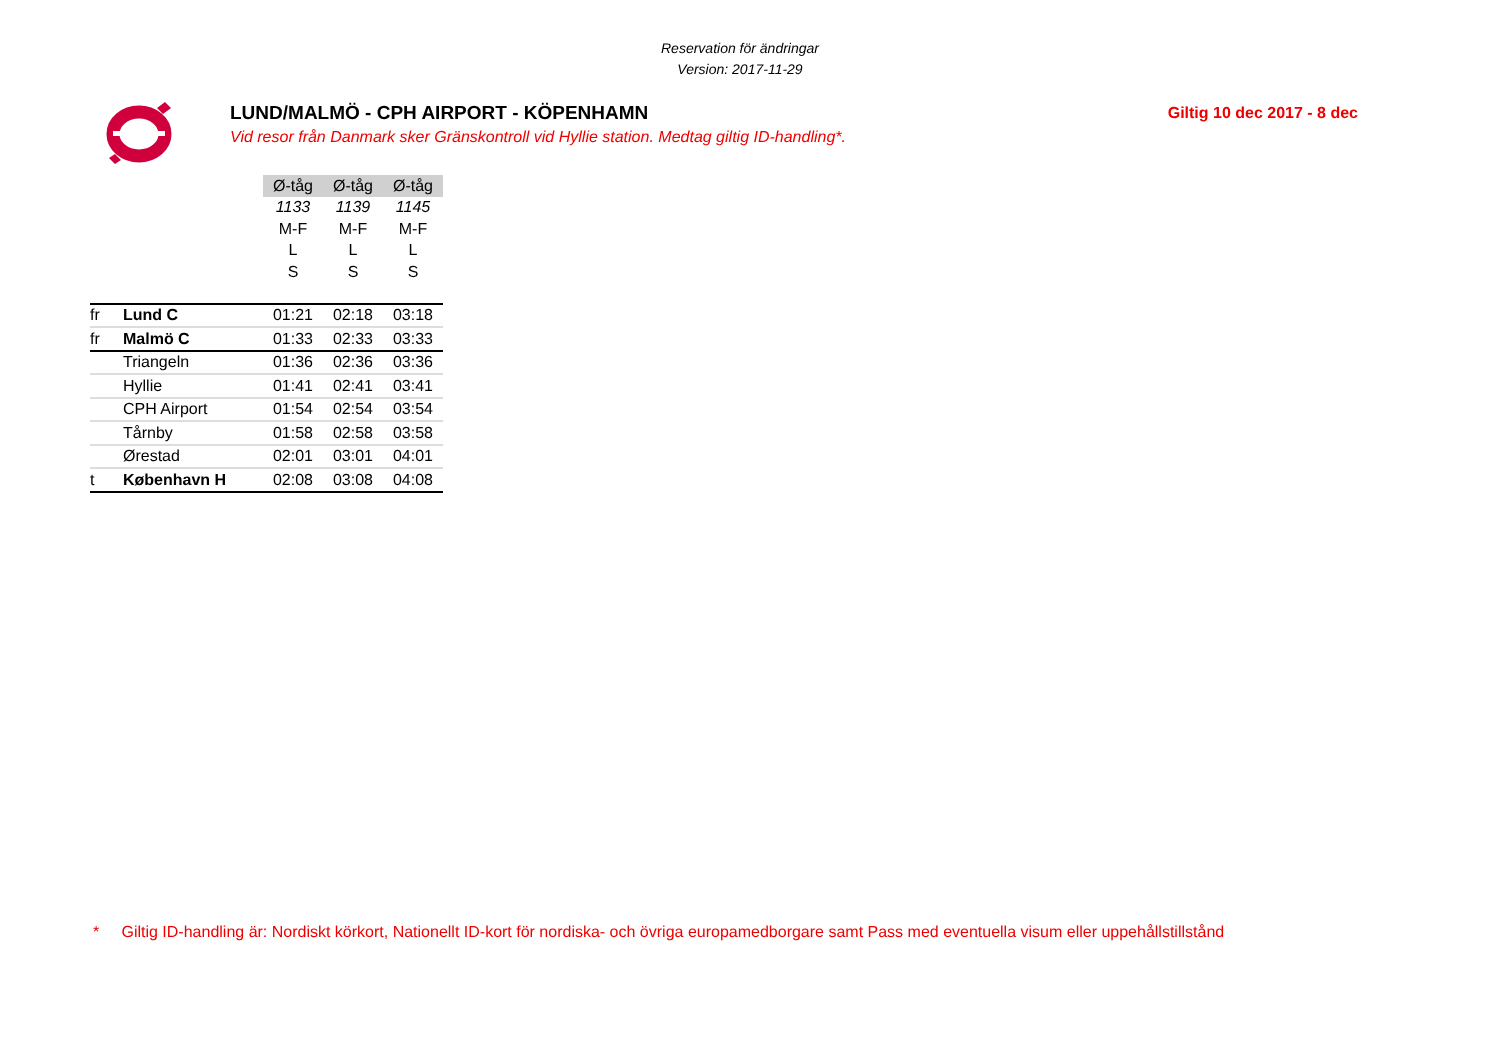Reservation för ändringar
Version: 2017-11-29
LUND/MALMÖ - CPH AIRPORT - KÖPENHAMN
Vid resor från Danmark sker Gränskontroll vid Hyllie station. Medtag giltig ID-handling*.
Giltig 10 dec 2017 - 8 dec
| | | Ø-tåg | Ø-tåg | Ø-tåg |
| | | 1133 | 1139 | 1145 |
| | | M-F | M-F | M-F |
| | | L | L | L |
| | | S | S | S |
| fr | Lund C | 01:21 | 02:18 | 03:18 |
| fr | Malmö C | 01:33 | 02:33 | 03:33 |
| | Triangeln | 01:36 | 02:36 | 03:36 |
| | Hyllie | 01:41 | 02:41 | 03:41 |
| | CPH Airport | 01:54 | 02:54 | 03:54 |
| | Tårnby | 01:58 | 02:58 | 03:58 |
| | Ørestad | 02:01 | 03:01 | 04:01 |
| t | København H | 02:08 | 03:08 | 04:08 |
* Giltig ID-handling är: Nordiskt körkort, Nationellt ID-kort för nordiska- och övriga europamedborgare samt Pass med eventuella visum eller uppehållstillstånd